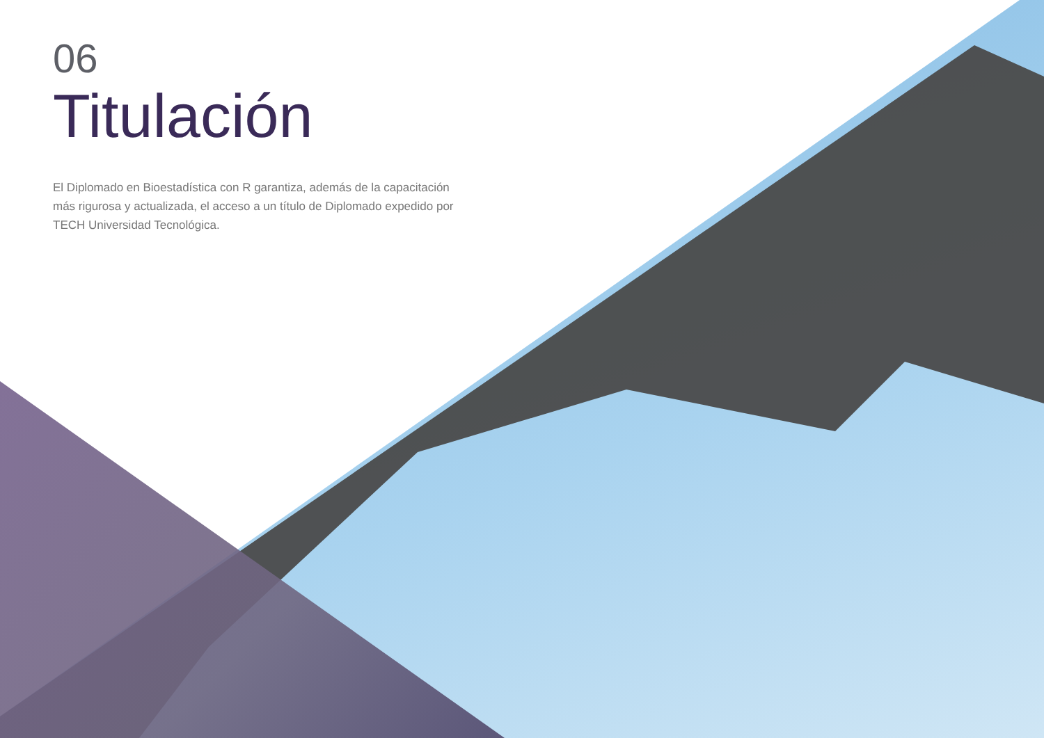06
Titulación
El Diplomado en Bioestadística con R garantiza, además de la capacitación más rigurosa y actualizada, el acceso a un título de Diplomado expedido por TECH Universidad Tecnológica.